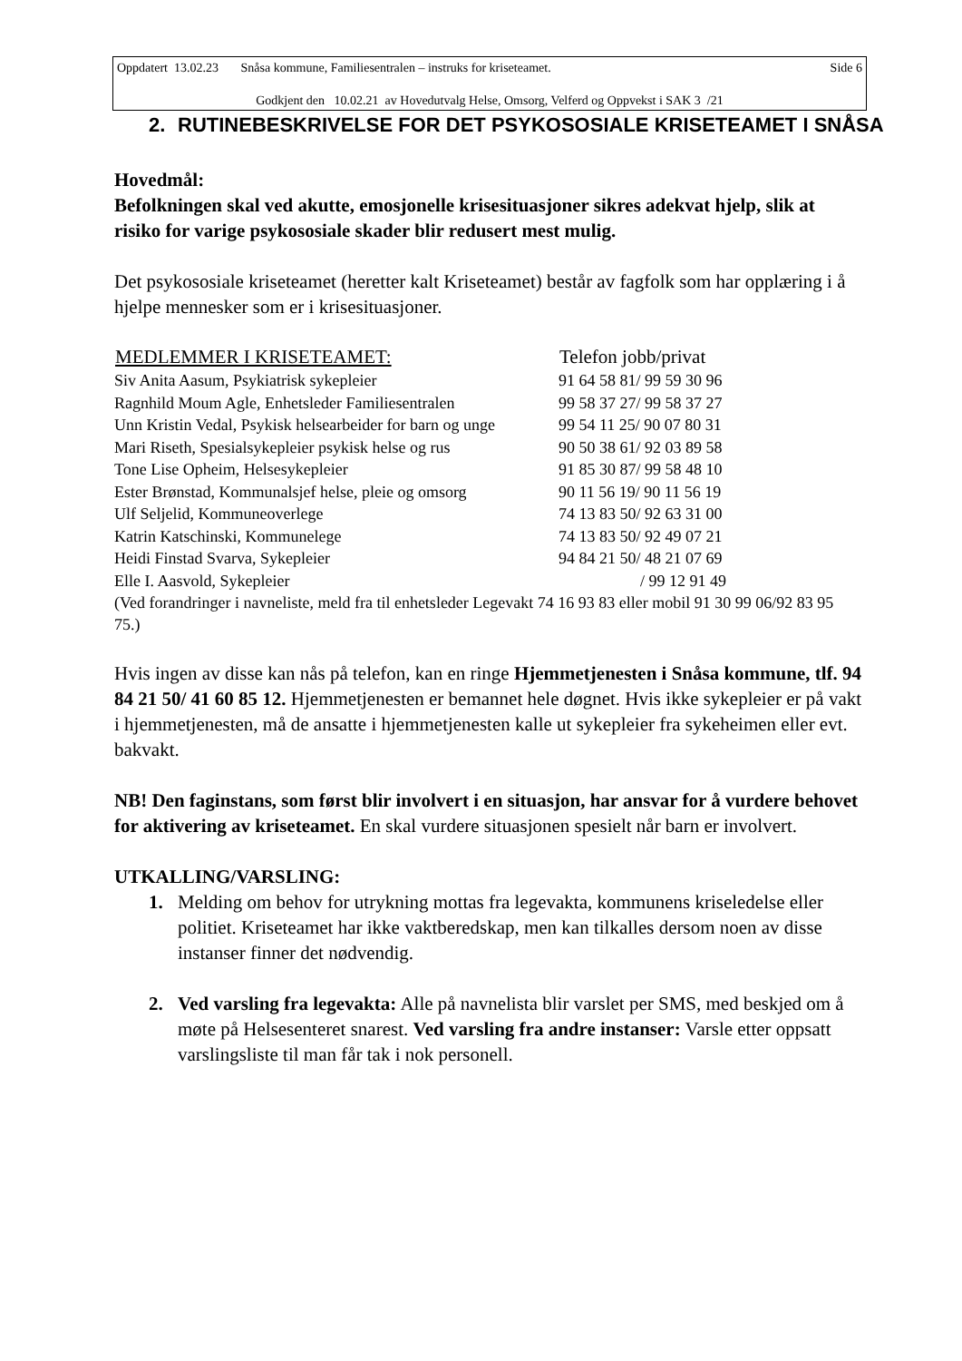Oppdatert 13.02.23 Snåsa kommune, Familiesentralen – instruks for kriseteamet. Side 6
Godkjent den 10.02.21 av Hovedutvalg Helse, Omsorg, Velferd og Oppvekst i SAK 3 /21
2. RUTINEBESKRIVELSE FOR DET PSYKOSOSIALE KRISETEAMET I SNÅSA
Hovedmål:
Befolkningen skal ved akutte, emosjonelle krisesituasjoner sikres adekvat hjelp, slik at risiko for varige psykososiale skader blir redusert mest mulig.
Det psykososiale kriseteamet (heretter kalt Kriseteamet) består av fagfolk som har opplæring i å hjelpe mennesker som er i krisesituasjoner.
| MEDLEMMER I KRISETEAMET: | Telefon jobb/privat |
| --- | --- |
| Siv Anita Aasum, Psykiatrisk sykepleier | 91 64 58 81/ 99 59 30 96 |
| Ragnhild Moum Agle, Enhetsleder Familiesentralen | 99 58 37 27/ 99 58 37 27 |
| Unn Kristin Vedal, Psykisk helsearbeider for barn og unge | 99 54 11 25/ 90 07 80 31 |
| Mari Riseth, Spesialsykepleier psykisk helse og rus | 90 50 38 61/ 92 03 89 58 |
| Tone Lise Opheim, Helsesykepleier | 91 85 30 87/ 99 58 48 10 |
| Ester Brønstad, Kommunalsjef helse, pleie og omsorg | 90 11 56 19/ 90 11 56 19 |
| Ulf Seljelid, Kommuneoverlege | 74 13 83 50/ 92 63 31 00 |
| Katrin Katschinski, Kommunelege | 74 13 83 50/ 92 49 07 21 |
| Heidi Finstad Svarva, Sykepleier | 94 84 21 50/ 48 21 07 69 |
| Elle I. Aasvold, Sykepleier | / 99 12 91 49 |
(Ved forandringer i navneliste, meld fra til enhetsleder Legevakt 74 16 93 83 eller mobil 91 30 99 06/92 83 95 75.)
Hvis ingen av disse kan nås på telefon, kan en ringe Hjemmetjenesten i Snåsa kommune, tlf. 94 84 21 50/ 41 60 85 12. Hjemmetjenesten er bemannet hele døgnet. Hvis ikke sykepleier er på vakt i hjemmetjenesten, må de ansatte i hjemmetjenesten kalle ut sykepleier fra sykeheimen eller evt. bakvakt.
NB! Den faginstans, som først blir involvert i en situasjon, har ansvar for å vurdere behovet for aktivering av kriseteamet. En skal vurdere situasjonen spesielt når barn er involvert.
UTKALLING/VARSLING:
1. Melding om behov for utrykning mottas fra legevakta, kommunens kriseledelse eller politiet. Kriseteamet har ikke vaktberedskap, men kan tilkalles dersom noen av disse instanser finner det nødvendig.
2. Ved varsling fra legevakta: Alle på navnelista blir varslet per SMS, med beskjed om å møte på Helsesenteret snarest. Ved varsling fra andre instanser: Varsle etter oppsatt varslingsliste til man får tak i nok personell.